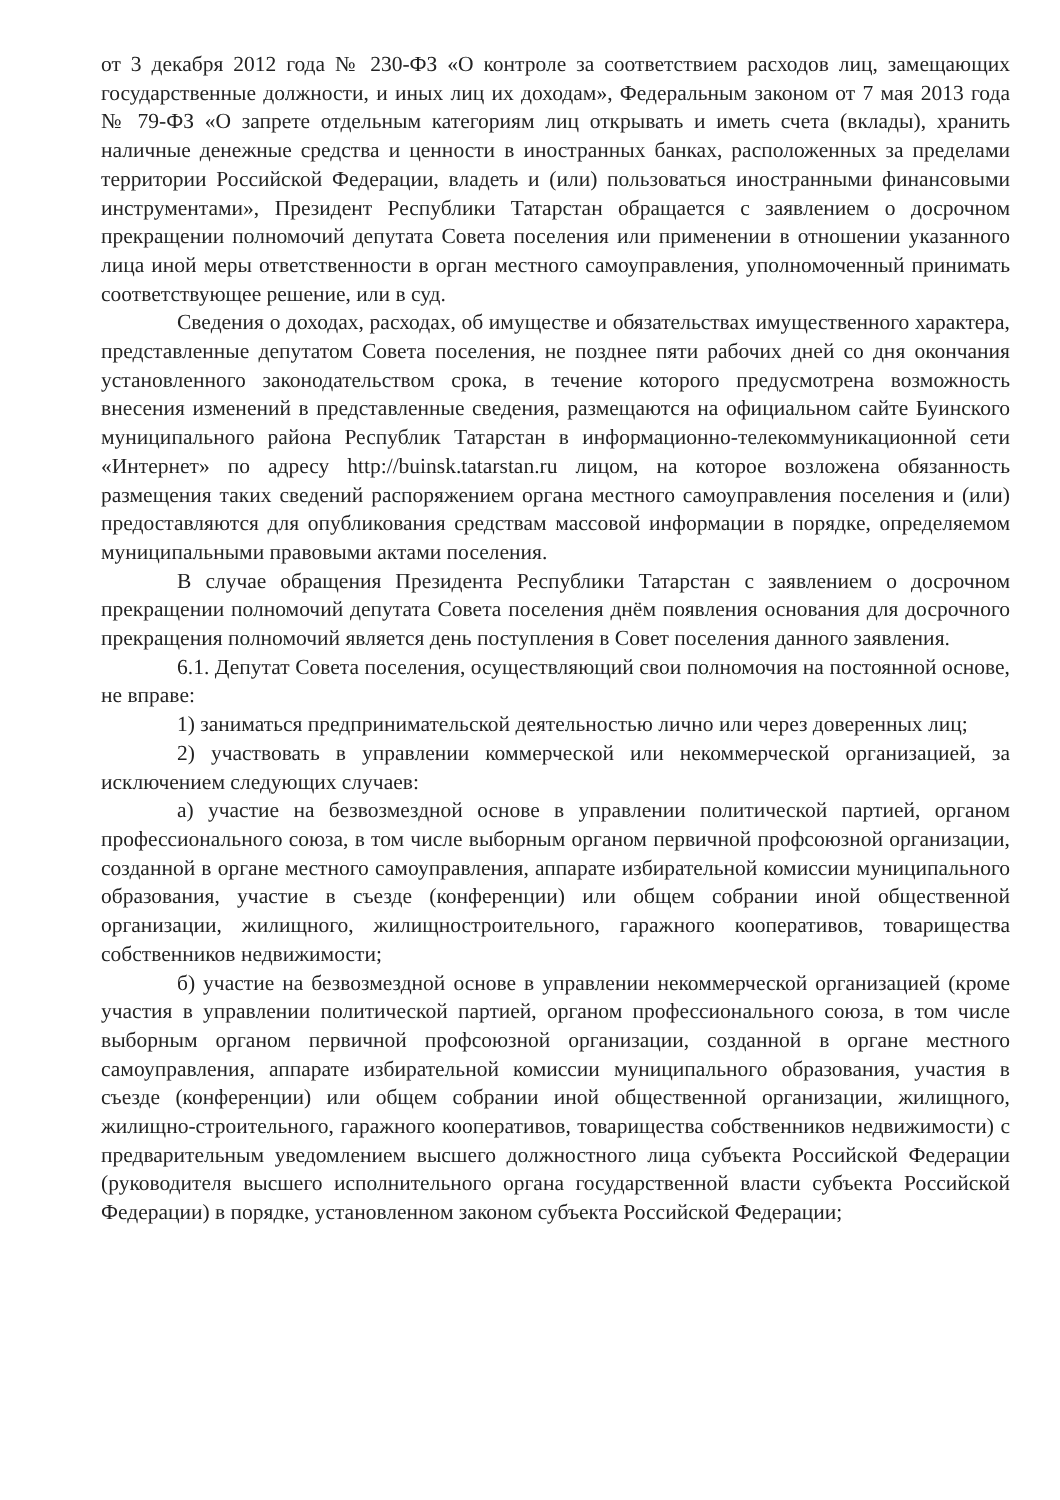от 3 декабря 2012 года № 230-ФЗ «О контроле за соответствием расходов лиц, замещающих государственные должности, и иных лиц их доходам», Федеральным законом от 7 мая 2013 года № 79-ФЗ «О запрете отдельным категориям лиц открывать и иметь счета (вклады), хранить наличные денежные средства и ценности в иностранных банках, расположенных за пределами территории Российской Федерации, владеть и (или) пользоваться иностранными финансовыми инструментами», Президент Республики Татарстан обращается с заявлением о досрочном прекращении полномочий депутата Совета поселения или применении в отношении указанного лица иной меры ответственности в орган местного самоуправления, уполномоченный принимать соответствующее решение, или в суд.
Сведения о доходах, расходах, об имуществе и обязательствах имущественного характера, представленные депутатом Совета поселения, не позднее пяти рабочих дней со дня окончания установленного законодательством срока, в течение которого предусмотрена возможность внесения изменений в представленные сведения, размещаются на официальном сайте Буинского муниципального района Республик Татарстан в информационно-телекоммуникационной сети «Интернет» по адресу http://buinsk.tatarstan.ru лицом, на которое возложена обязанность размещения таких сведений распоряжением органа местного самоуправления поселения и (или) предоставляются для опубликования средствам массовой информации в порядке, определяемом муниципальными правовыми актами поселения.
В случае обращения Президента Республики Татарстан с заявлением о досрочном прекращении полномочий депутата Совета поселения днём появления основания для досрочного прекращения полномочий является день поступления в Совет поселения данного заявления.
6.1. Депутат Совета поселения, осуществляющий свои полномочия на постоянной основе, не вправе:
1) заниматься предпринимательской деятельностью лично или через доверенных лиц;
2) участвовать в управлении коммерческой или некоммерческой организацией, за исключением следующих случаев:
а) участие на безвозмездной основе в управлении политической партией, органом профессионального союза, в том числе выборным органом первичной профсоюзной организации, созданной в органе местного самоуправления, аппарате избирательной комиссии муниципального образования, участие в съезде (конференции) или общем собрании иной общественной организации, жилищного, жилищностроительного, гаражного кооперативов, товарищества собственников недвижимости;
б) участие на безвозмездной основе в управлении некоммерческой организацией (кроме участия в управлении политической партией, органом профессионального союза, в том числе выборным органом первичной профсоюзной организации, созданной в органе местного самоуправления, аппарате избирательной комиссии муниципального образования, участия в съезде (конференции) или общем собрании иной общественной организации, жилищного, жилищно-строительного, гаражного кооперативов, товарищества собственников недвижимости) с предварительным уведомлением высшего должностного лица субъекта Российской Федерации (руководителя высшего исполнительного органа государственной власти субъекта Российской Федерации) в порядке, установленном законом субъекта Российской Федерации;